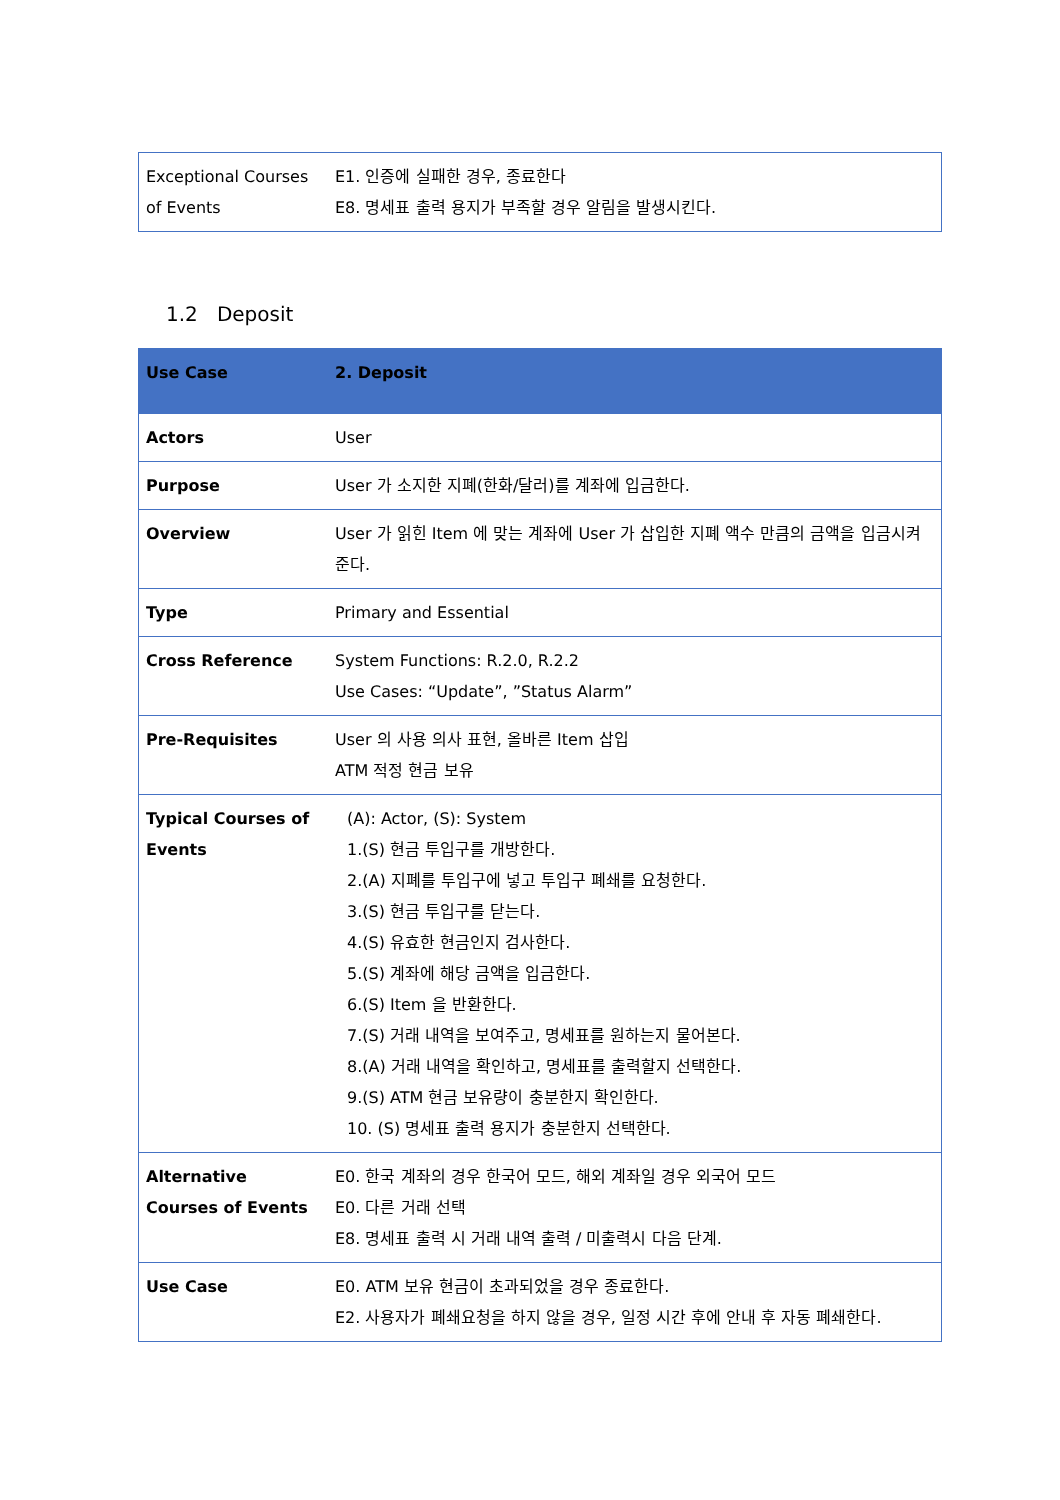| Exceptional Courses of Events | E1. 인증에 실패한 경우, 종료한다 E8. 명세표 출력 용지가 부족할 경우 알림을 발생시킨다. |
1.2 Deposit
| Use Case | 2. Deposit |
| Actors | User |
| Purpose | User 가 소지한 지폐(한화/달러)를 계좌에 입금한다. |
| Overview | User 가 읽힌 Item 에 맞는 계좌에 User 가 삽입한 지폐 액수 만큼의 금액을 입금시켜준다. |
| Type | Primary and Essential |
| Cross Reference | System Functions: R.2.0, R.2.2 Use Cases: “Update”, ”Status Alarm” |
| Pre-Requisites | User 의 사용 의사 표현, 올바른 Item 삽입 ATM 적정 현금 보유 |
| Typical Courses of Events | (A): Actor, (S): System 1.(S) 현금 투입구를 개방한다. 2.(A) 지폐를 투입구에 넣고 투입구 폐쇄를 요청한다. 3.(S) 현금 투입구를 닫는다. 4.(S) 유효한 현금인지 검사한다. 5.(S) 계좌에 해당 금액을 입금한다. 6.(S) Item 을 반환한다. 7.(S) 거래 내역을 보여주고, 명세표를 원하는지 물어본다. 8.(A) 거래 내역을 확인하고, 명세표를 출력할지 선택한다. 9.(S) ATM 현금 보유량이 충분한지 확인한다. 10. (S) 명세표 출력 용지가 충분한지 선택한다. |
| Alternative Courses of Events | E0. 한국 계좌의 경우 한국어 모드, 해외 계좌일 경우 외국어 모드 E0. 다른 거래 선택 E8. 명세표 출력 시 거래 내역 출력 / 미출력시 다음 단계. |
| Use Case | E0. ATM 보유 현금이 초과되었을 경우 종료한다. E2. 사용자가 폐쇄요청을 하지 않을 경우, 일정 시간 후에 안내 후 자동 폐쇄한다. |